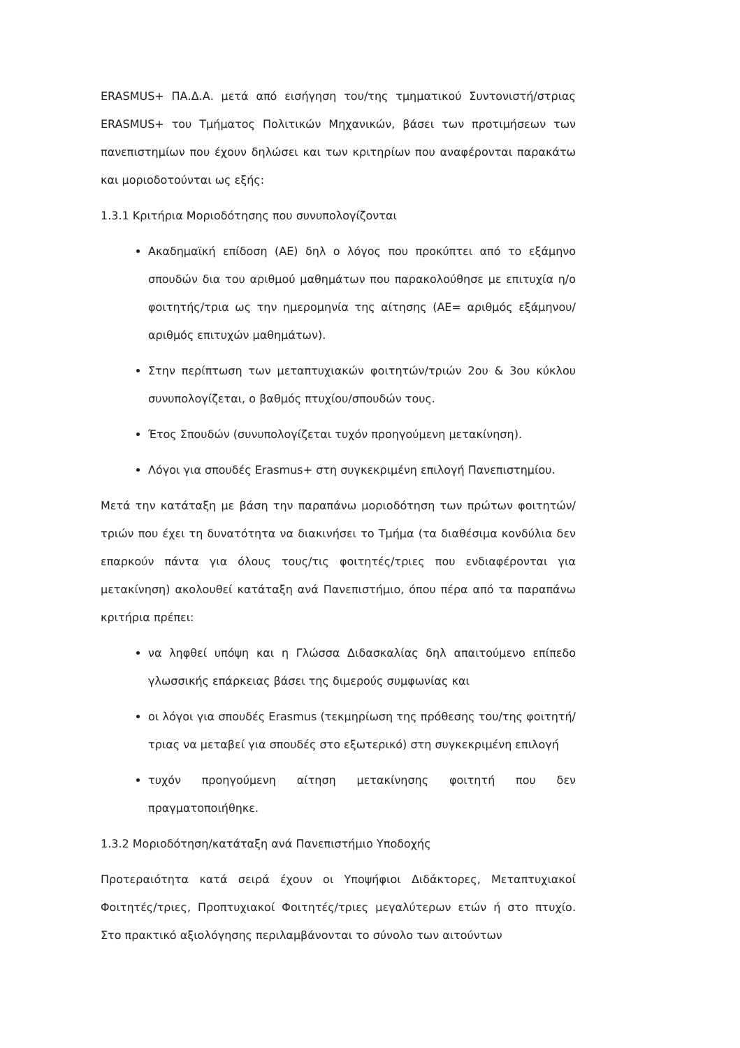ERASMUS+ ΠΑ.Δ.Α. μετά από εισήγηση του/της τμηματικού Συντονιστή/στριας ERASMUS+ του Τμήματος Πολιτικών Μηχανικών, βάσει των προτιμήσεων των πανεπιστημίων που έχουν δηλώσει και των κριτηρίων που αναφέρονται παρακάτω και μοριοδοτούνται ως εξής:
1.3.1 Κριτήρια Μοριοδότησης που συνυπολογίζονται
Ακαδημαϊκή επίδοση (ΑΕ) δηλ ο λόγος που προκύπτει από το εξάμηνο σπουδών δια του αριθμού μαθημάτων που παρακολούθησε με επιτυχία η/ο φοιτητής/τρια ως την ημερομηνία της αίτησης (ΑΕ= αριθμός εξάμηνου/αριθμός επιτυχών μαθημάτων).
Στην περίπτωση των μεταπτυχιακών φοιτητών/τριών 2ου & 3ου κύκλου συνυπολογίζεται, ο βαθμός πτυχίου/σπουδών τους.
Έτος Σπουδών (συνυπολογίζεται τυχόν προηγούμενη μετακίνηση).
Λόγοι για σπουδές Erasmus+ στη συγκεκριμένη επιλογή Πανεπιστημίου.
Μετά την κατάταξη με βάση την παραπάνω μοριοδότηση των πρώτων φοιτητών/τριών που έχει τη δυνατότητα να διακινήσει το Τμήμα (τα διαθέσιμα κονδύλια δεν επαρκούν πάντα για όλους τους/τις φοιτητές/τριες που ενδιαφέρονται για μετακίνηση) ακολουθεί κατάταξη ανά Πανεπιστήμιο, όπου πέρα από τα παραπάνω κριτήρια πρέπει:
να ληφθεί υπόψη και η Γλώσσα Διδασκαλίας δηλ απαιτούμενο επίπεδο γλωσσικής επάρκειας βάσει της διμερούς συμφωνίας και
οι λόγοι για σπουδές Erasmus (τεκμηρίωση της πρόθεσης του/της φοιτητή/τριας να μεταβεί για σπουδές στο εξωτερικό) στη συγκεκριμένη επιλογή
τυχόν προηγούμενη αίτηση μετακίνησης φοιτητή που δεν πραγματοποιήθηκε.
1.3.2 Μοριοδότηση/κατάταξη ανά Πανεπιστήμιο Υποδοχής
Προτεραιότητα κατά σειρά έχουν οι Υποψήφιοι Διδάκτορες, Μεταπτυχιακοί Φοιτητές/τριες, Προπτυχιακοί Φοιτητές/τριες μεγαλύτερων ετών ή στο πτυχίο. Στο πρακτικό αξιολόγησης περιλαμβάνονται το σύνολο των αιτούντων